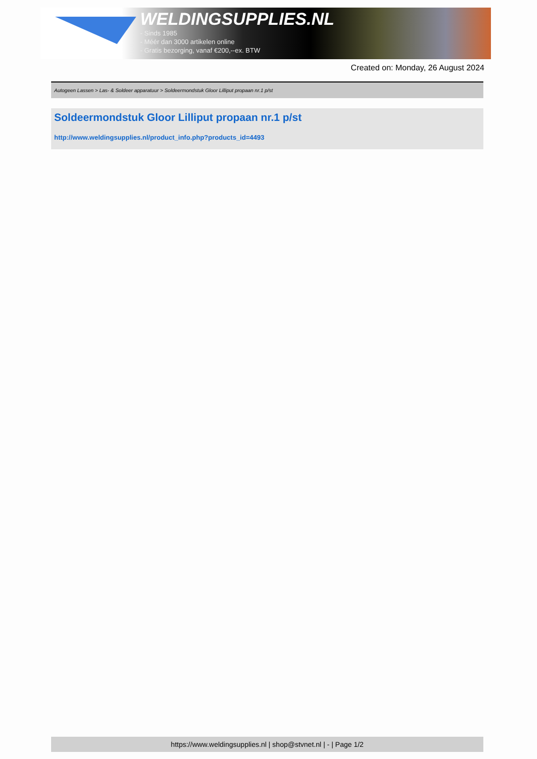WELDINGSUPPLIES.NL
- Sinds 1985
- Méér dan 3000 artikelen online
- Gratis bezorging, vanaf €200,--ex. BTW
Created on: Monday, 26 August 2024
Autogeen Lassen > Las- & Soldeer apparatuur > Soldeermondstuk Gloor Lilliput propaan nr.1 p/st
Soldeermondstuk Gloor Lilliput propaan nr.1 p/st
http://www.weldingsupplies.nl/product_info.php?products_id=4493
https://www.weldingsupplies.nl | shop@stvnet.nl | - | Page 1/2